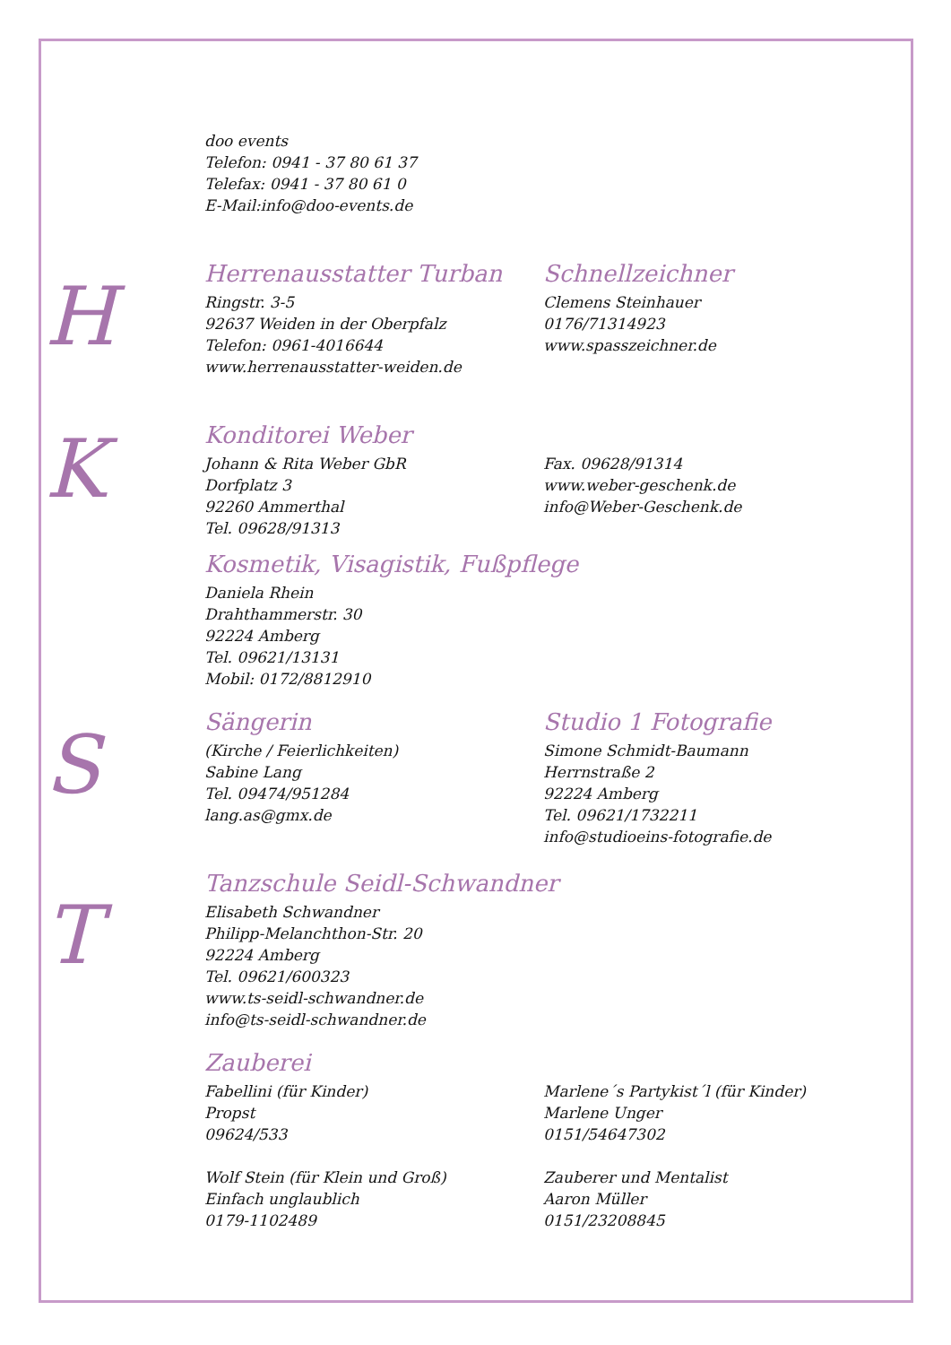H
K
S
T
doo events
Telefon: 0941 - 37 80 61 37
Telefax: 0941 - 37 80 61 0
E-Mail:info@doo-events.de
Herrenausstatter Turban
Ringstr. 3-5
92637 Weiden in der Oberpfalz
Telefon: 0961-4016644
www.herrenausstatter-weiden.de
Schnellzeichner
Clemens Steinhauer
0176/71314923
www.spasszeichner.de
Konditorei Weber
Johann & Rita Weber GbR
Dorfplatz 3
92260 Ammerthal
Tel. 09628/91313
Fax. 09628/91314
www.weber-geschenk.de
info@Weber-Geschenk.de
Kosmetik, Visagistik, Fußpflege
Daniela Rhein
Drahthammerstr. 30
92224 Amberg
Tel. 09621/13131
Mobil: 0172/8812910
Sängerin
(Kirche / Feierlichkeiten)
Sabine Lang
Tel. 09474/951284
lang.as@gmx.de
Studio 1 Fotografie
Simone Schmidt-Baumann
Herrnstraße 2
92224 Amberg
Tel. 09621/1732211
info@studioeins-fotografie.de
Tanzschule Seidl-Schwandner
Elisabeth Schwandner
Philipp-Melanchthon-Str. 20
92224 Amberg
Tel. 09621/600323
www.ts-seidl-schwandner.de
info@ts-seidl-schwandner.de
Zauberei
Fabellini (für Kinder)
Propst
09624/533
Marlene´s Partykist´l (für Kinder)
Marlene Unger
0151/54647302
Wolf Stein (für Klein und Groß)
Einfach unglaublich
0179-1102489
Zauberer und Mentalist
Aaron Müller
0151/23208845